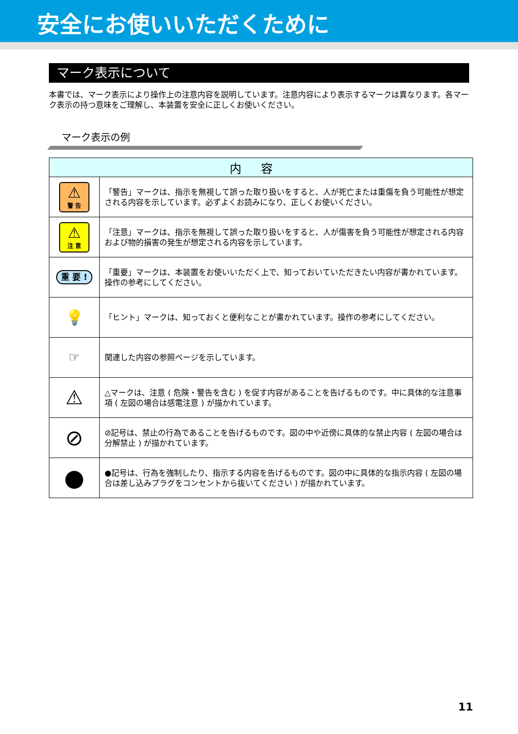安全にお使いいただくために
マーク表示について
本書では、マーク表示により操作上の注意内容を説明しています。注意内容により表示するマークは異なります。各マーク表示の持つ意味をご理解し、本装置を安全に正しくお使いください。
マーク表示の例
| 内容 | |
| --- | --- |
| ⚠ 警 告 | 「警告」マークは、指示を無視して誤った取り扱いをすると、人が死亡または重傷を負う可能性が想定される内容を示しています。必ずよくお読みになり、正しくお使いください。 |
| ⚠ 注 意 | 「注意」マークは、指示を無視して誤った取り扱いをすると、人が傷害を負う可能性が想定される内容および物的損害の発生が想定される内容を示しています。 |
| 重 要 ! | 「重要」マークは、本装置をお使いいただく上で、知っておいていただきたい内容が書かれています。操作の参考にしてください。 |
| 💡 | 「ヒント」マークは、知っておくと便利なことが書かれています。操作の参考にしてください。 |
| ☞ | 関連した内容の参照ページを示しています。 |
| ⚠ | △マークは、注意 ( 危険・警告を含む ) を促す内容があることを告げるものです。中に具体的な注意事項 ( 左図の場合は感電注意 ) が描かれています。 |
| ⊘ | ⊘記号は、禁止の行為であることを告げるものです。図の中や近傍に具体的な禁止内容 ( 左図の場合は分解禁止 ) が描かれています。 |
| ● | ●記号は、行為を強制したり、指示する内容を告げるものです。図の中に具体的な指示内容 ( 左図の場合は差し込みプラグをコンセントから抜いてください ) が描かれています。 |
11